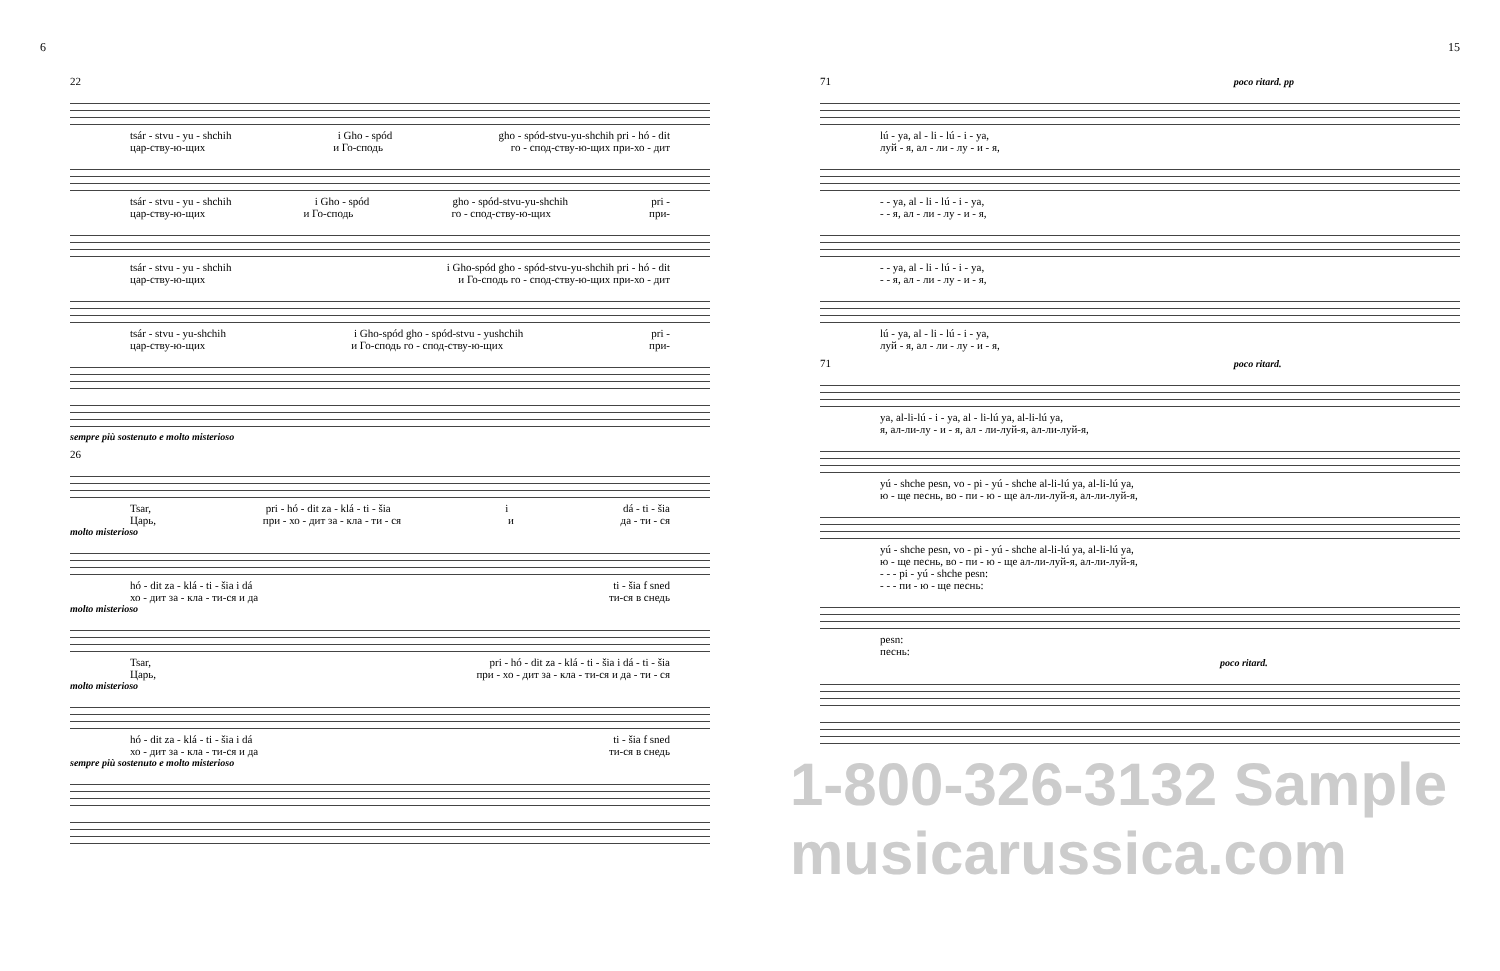6
22
tsár - stvu - yu - shchih i Gho - spód gho - spód-stvu-yu-shchih pri - hó - dit
цар-ству-ю-щих и Го-сподь го - спод-ству-ю-щих при-хо - дит
tsár - stvu - yu - shchih i Gho - spód gho - spód-stvu-yu-shchih pri -
цар-ству-ю-щих и Го-сподь го - спод-ству-ю-щих при-
tsár - stvu - yu - shchih i Gho-spód gho - spód-stvu-yu-shchih pri - hó - dit
цар-ству-ю-щих и Го-сподь го - спод-ству-ю-щих при-хо - дит
tsár - stvu - yu-shchih i Gho-spód gho - spód-stvu - yushchih pri -
цар-ству-ю-щих и Го-сподь го - спод-ству-ю-щих при-
sempre più sostenuto e molto misterioso
26
Tsar, pri - hó - dit za - klá - ti - šia i dá - ti - šia
Царь, при - хо - дит за - кла - ти - ся и да - ти - ся
molto misterioso
hó - dit za - klá - ti - šia i dá ti - šia f sned
хо - дит за - кла - ти-ся и да ти-ся в снедь
molto misterioso
Tsar, pri - hó - dit za - klá - ti - šia i dá - ti - šia
Царь, при - хо - дит за - кла - ти-ся и да - ти - ся
molto misterioso
hó - dit za - klá - ti - šia i dá ti - šia f sned
хо - дит за - кла - ти-ся и да ти-ся в снедь
sempre più sostenuto e molto misterioso
15
71 poco ritard. pp
lú - ya, al - li - lú - i - ya,
луй - я, ал - ли - лу - и - я,
- - ya, al - li - lú - i - ya,
- - я, ал - ли - лу - и - я,
- - ya, al - li - lú - i - ya,
- - я, ал - ли - лу - и - я,
lú - ya, al - li - lú - i - ya,
луй - я, ал - ли - лу - и - я,
71 poco ritard.
ya, al-li-lú - i - ya, al - li-lú ya, al-li-lú ya,
я, ал-ли-лу - и - я, ал - ли-луй-я, ал-ли-луй-я,
yú - shche pesn, vo - pi - yú - shche al-li-lú ya, al-li-lú ya,
ю - ще песнь, во - пи - ю - ще ал-ли-луй-я, ал-ли-луй-я,
yú - shche pesn, vo - pi - yú - shche al-li-lú ya, al-li-lú ya,
ю - ще песнь, во - пи - ю - ще ал-ли-луй-я, ал-ли-луй-я,
- - - pi - yú - shche pesn:
- - - пи - ю - ще песнь:
pesn:
песнь:
poco ritard.
1-800-326-3132 Sample musicarussica.com